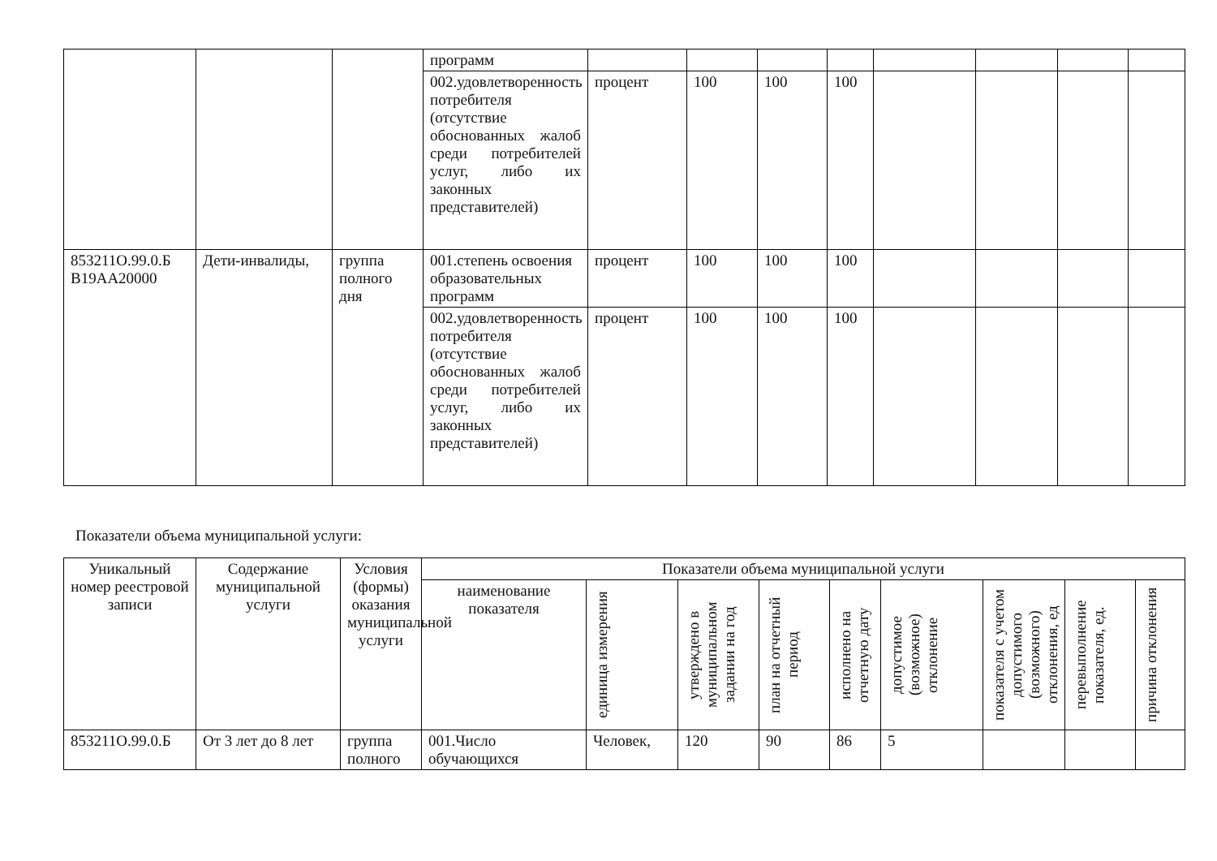| | | | программ | | | | | | | | |
| | | | 002.удовлетворенность потребителя (отсутствие обоснованных жалоб среди потребителей услуг, либо их законных представителей) | процент | 100 | 100 | 100 | | | | |
| 853211О.99.0.Б В19АА20000 | Дети-инвалиды, | группа полного дня | 001.степень освоения образовательных программ | процент | 100 | 100 | 100 | | | | |
| | | | 002.удовлетворенность потребителя (отсутствие обоснованных жалоб среди потребителей услуг, либо их законных представителей) | процент | 100 | 100 | 100 | | | | |
Показатели объема муниципальной услуги:
| Уникальный номер реестровой записи | Содержание муниципальной услуги | Условия (формы) оказания муниципальной услуги | Показатели объема муниципальной услуги | | | | | | | | |
| --- | --- | --- | --- | --- | --- | --- | --- | --- | --- | --- | --- |
| | | | наименование показателя | единица измерения | утверждено в муниципальном задании на год | план на отчетный период | исполнено на отчетную дату | допустимое (возможное) отклонение | показателя с учетом допустимого (возможного) отклонения, ед | перевыполнение показателя, ед. | причина отклонения |
| 853211О.99.0.Б | От 3 лет до 8 лет | группа полного | 001.Число обучающихся | Человек, | 120 | 90 | 86 | 5 | | | |